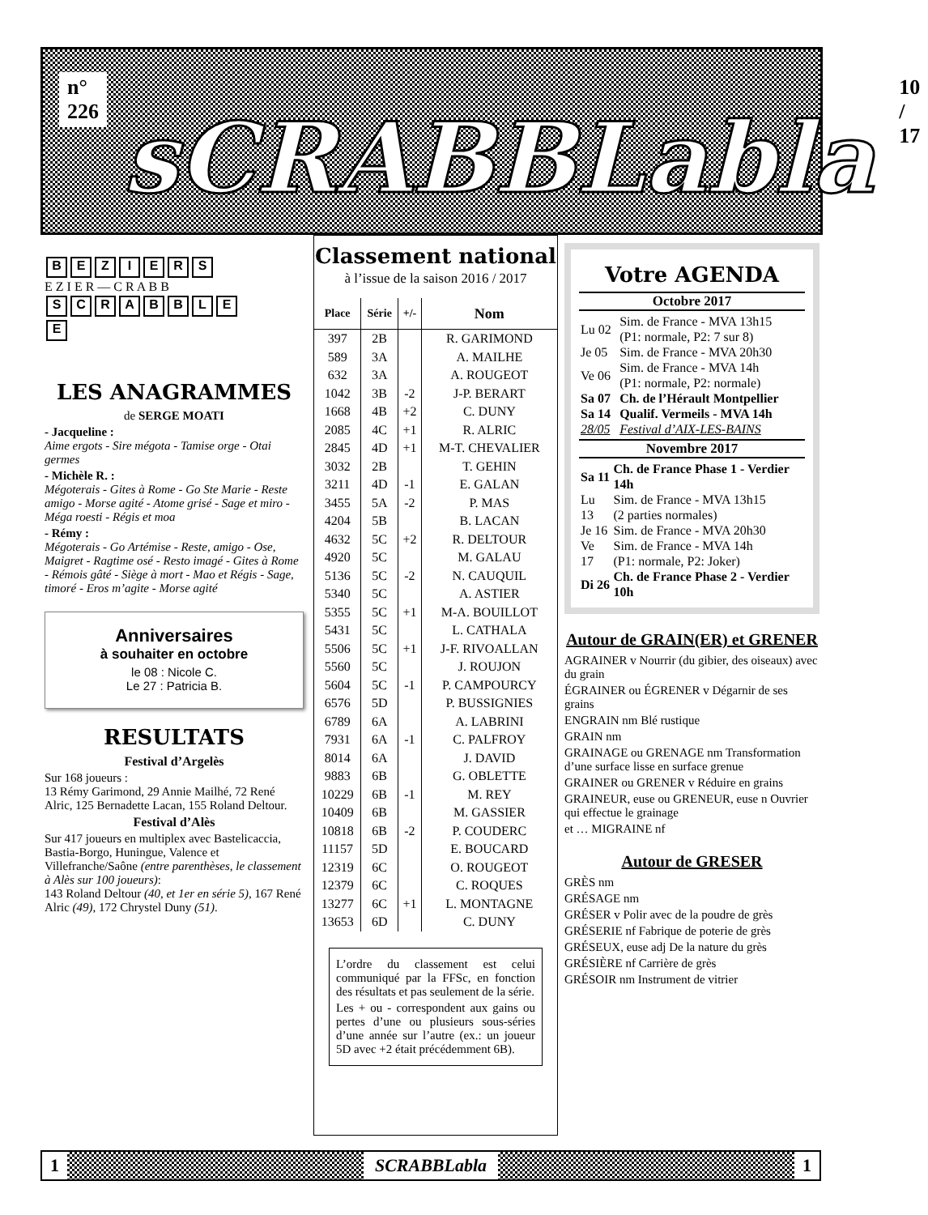n° 226
sCRABBLabla
10 / 17
BEZIERS
E Z I E R — C R A B B
SCRABBLE
E
LES ANAGRAMMES
de SERGE MOATI
- Jacqueline :
Aime ergots - Sire mégota - Tamise orge - Otai germes
- Michèle R. :
Mégoterais - Gites à Rome - Go Ste Marie - Reste amigo - Morse agité - Atome grisé - Sage et miro - Méga roesti - Régis et moa
- Rémy :
Mégoterais - Go Artémise - Reste, amigo - Ose, Maigret - Ragtime osé - Resto imagé - Gites à Rome - Rémois gâté - Siège à mort - Mao et Régis - Sage, timoré - Eros m’agite - Morse agité
Anniversaires
à souhaiter en octobre
le 08 : Nicole C.
Le 27 : Patricia B.
RESULTATS
Festival d’Argelès
Sur 168 joueurs :
13 Rémy Garimond, 29 Annie Mailhé, 72 René Alric, 125 Bernadette Lacan, 155 Roland Deltour.
Festival d’Alès
Sur 417 joueurs en multiplex avec Bastelicaccia, Bastia-Borgo, Huningue, Valence et Villefranche/Saône (entre parenthèses, le classement à Alès sur 100 joueurs):
143 Roland Deltour (40, et 1er en série 5), 167 René Alric (49), 172 Chrystel Duny (51).
Classement national
à l’issue de la saison 2016 / 2017
| Place | Série | +/- | Nom |
| --- | --- | --- | --- |
| 397 | 2B | | R. GARIMOND |
| 589 | 3A | | A. MAILHE |
| 632 | 3A | | A. ROUGEOT |
| 1042 | 3B | -2 | J-P. BERART |
| 1668 | 4B | +2 | C. DUNY |
| 2085 | 4C | +1 | R. ALRIC |
| 2845 | 4D | +1 | M-T. CHEVALIER |
| 3032 | 2B | | T. GEHIN |
| 3211 | 4D | -1 | E. GALAN |
| 3455 | 5A | -2 | P. MAS |
| 4204 | 5B | | B. LACAN |
| 4632 | 5C | +2 | R. DELTOUR |
| 4920 | 5C | | M. GALAU |
| 5136 | 5C | -2 | N. CAUQUIL |
| 5340 | 5C | | A. ASTIER |
| 5355 | 5C | +1 | M-A. BOUILLOT |
| 5431 | 5C | | L. CATHALA |
| 5506 | 5C | +1 | J-F. RIVOALLAN |
| 5560 | 5C | | J. ROUJON |
| 5604 | 5C | -1 | P. CAMPOURCY |
| 6576 | 5D | | P. BUSSIGNIES |
| 6789 | 6A | | A. LABRINI |
| 7931 | 6A | -1 | C. PALFROY |
| 8014 | 6A | | J. DAVID |
| 9883 | 6B | | G. OBLETTE |
| 10229 | 6B | -1 | M. REY |
| 10409 | 6B | | M. GASSIER |
| 10818 | 6B | -2 | P. COUDERC |
| 11157 | 5D | | E. BOUCARD |
| 12319 | 6C | | O. ROUGEOT |
| 12379 | 6C | | C. ROQUES |
| 13277 | 6C | +1 | L. MONTAGNE |
| 13653 | 6D | | C. DUNY |
L’ordre du classement est celui communiqué par la FFSc, en fonction des résultats et pas seulement de la série.
Les + ou - correspondent aux gains ou pertes d’une ou plusieurs sous-séries d’une année sur l’autre (ex.: un joueur 5D avec +2 était précédemment 6B).
Votre AGENDA
Octobre 2017
| Lu 02 | Sim. de France - MVA 13h15 (P1: normale, P2: 7 sur 8) |
| Je 05 | Sim. de France - MVA 20h30 |
| Ve 06 | Sim. de France - MVA 14h (P1: normale, P2: normale) |
| Sa 07 | Ch. de l’Hérault Montpellier |
| Sa 14 | Qualif. Vermeils - MVA 14h |
| 28/05 | Festival d’AIX-LES-BAINS |
Novembre 2017
| Sa 11 | Ch. de France Phase 1 - Verdier 14h |
| Lu 13 | Sim. de France - MVA 13h15 (2 parties normales) |
| Je 16 | Sim. de France - MVA 20h30 |
| Ve 17 | Sim. de France - MVA 14h (P1: normale, P2: Joker) |
| Di 26 | Ch. de France Phase 2 - Verdier 10h |
Autour de GRAIN(ER) et GRENER
AGRAINER v Nourrir (du gibier, des oiseaux) avec du grain
ÉGRAINER ou ÉGRENER v Dégarnir de ses grains
ENGRAIN nm Blé rustique
GRAIN nm
GRAINAGE ou GRENAGE nm Transformation d’une surface lisse en surface grenue
GRAINER ou GRENER v Réduire en grains
GRAINEUR, euse ou GRENEUR, euse n Ouvrier qui effectue le grainage
et … MIGRAINE nf
Autour de GRESER
GRÈS nm
GRÉSAGE nm
GRÉSER v Polir avec de la poudre de grès
GRÉSERIE nf Fabrique de poterie de grès
GRÉSEUX, euse adj De la nature du grès
GRÉSIÈRE nf Carrière de grès
GRÉSOIR nm Instrument de vitrier
1 SCRABBLabla 1